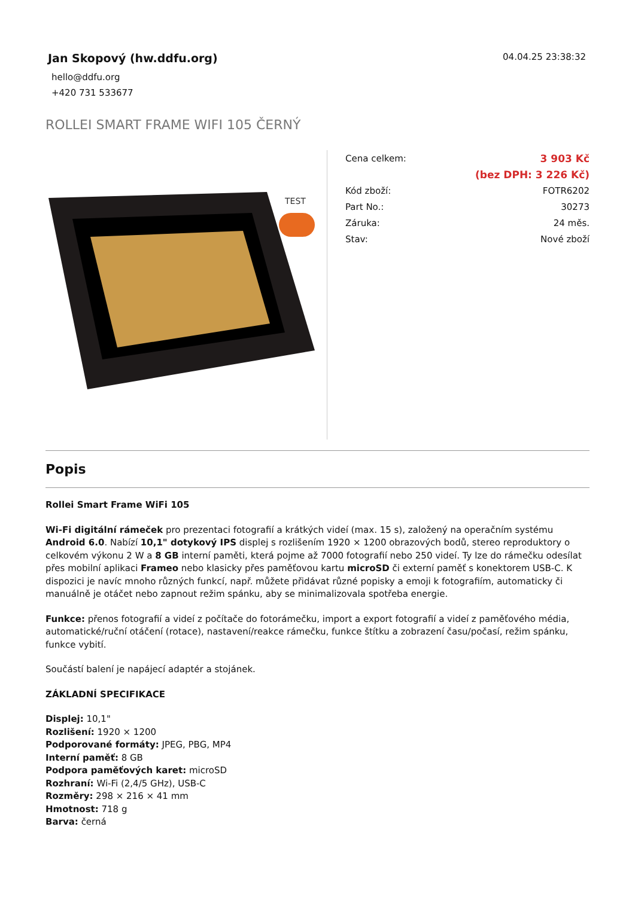Jan Skopový (hw.ddfu.org)
hello@ddfu.org
+420 731 533677
04.04.25 23:38:32
ROLLEI SMART FRAME WIFI 105 ČERNÝ
TEST
| Cena celkem: | 3 903 Kč |
| | (bez DPH: 3 226 Kč) |
| Kód zboží: | FOTR6202 |
| Part No.: | 30273 |
| Záruka: | 24 měs. |
| Stav: | Nové zboží |
Popis
Rollei Smart Frame WiFi 105
Wi-Fi digitální rámeček pro prezentaci fotografií a krátkých videí (max. 15 s), založený na operačním systému Android 6.0. Nabízí 10,1" dotykový IPS displej s rozlišením 1920 × 1200 obrazových bodů, stereo reproduktory o celkovém výkonu 2 W a 8 GB interní paměti, která pojme až 7000 fotografií nebo 250 videí. Ty lze do rámečku odesílat přes mobilní aplikaci Frameo nebo klasicky přes paměťovou kartu microSD či externí paměť s konektorem USB-C. K dispozici je navíc mnoho různých funkcí, např. můžete přidávat různé popisky a emoji k fotografiím, automaticky či manuálně je otáčet nebo zapnout režim spánku, aby se minimalizovala spotřeba energie.
Funkce: přenos fotografií a videí z počítače do fotorámečku, import a export fotografií a videí z paměťového média, automatické/ruční otáčení (rotace), nastavení/reakce rámečku, funkce štítku a zobrazení času/počasí, režim spánku, funkce vybití.
Součástí balení je napájecí adaptér a stojánek.
ZÁKLADNÍ SPECIFIKACE
Displej: 10,1"
Rozlišení: 1920 × 1200
Podporované formáty: JPEG, PBG, MP4
Interní paměť: 8 GB
Podpora paměťových karet: microSD
Rozhraní: Wi-Fi (2,4/5 GHz), USB-C
Rozměry: 298 × 216 × 41 mm
Hmotnost: 718 g
Barva: černá